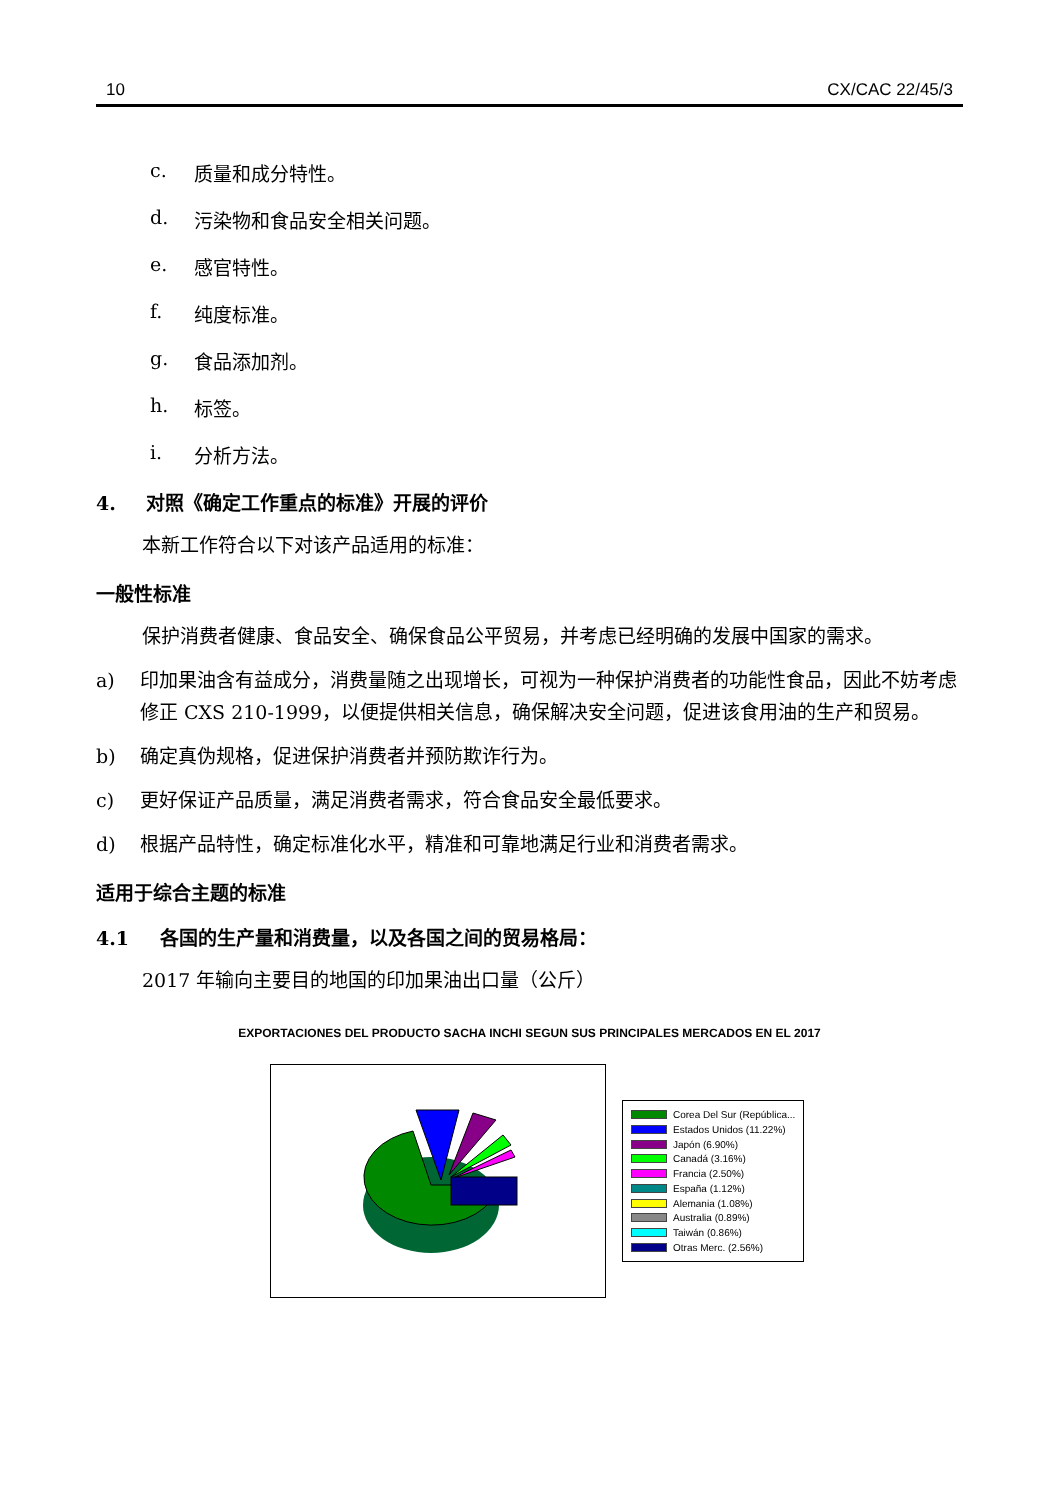10 CX/CAC 22/45/3
c. 质量和成分特性。
d. 污染物和食品安全相关问题。
e. 感官特性。
f. 纯度标准。
g. 食品添加剂。
h. 标签。
i. 分析方法。
4. 对照《确定工作重点的标准》开展的评价
本新工作符合以下对该产品适用的标准：
一般性标准
保护消费者健康、食品安全、确保食品公平贸易，并考虑已经明确的发展中国家的需求。
a) 印加果油含有益成分，消费量随之出现增长，可视为一种保护消费者的功能性食品，因此不妨考虑修正 CXS 210-1999，以便提供相关信息，确保解决安全问题，促进该食用油的生产和贸易。
b) 确定真伪规格，促进保护消费者并预防欺诈行为。
c) 更好保证产品质量，满足消费者需求，符合食品安全最低要求。
d) 根据产品特性，确定标准化水平，精准和可靠地满足行业和消费者需求。
适用于综合主题的标准
4.1 各国的生产量和消费量，以及各国之间的贸易格局：
2017 年输向主要目的地国的印加果油出口量（公斤）
EXPORTACIONES DEL PRODUCTO SACHA INCHI SEGUN SUS PRINCIPALES MERCADOS EN EL 2017
Corea Del Sur (República...
Estados Unidos (11.22%)
Japón (6.90%)
Canadá (3.16%)
Francia (2.50%)
España (1.12%)
Alemania (1.08%)
Australia (0.89%)
Taiwán (0.86%)
Otras Merc. (2.56%)